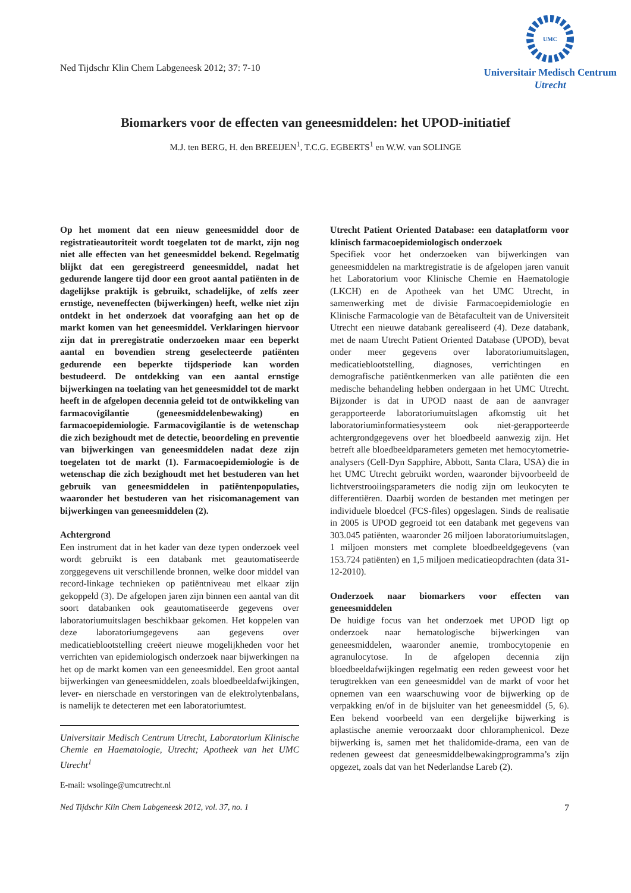Ned Tijdschr Klin Chem Labgeneesk 2012; 37: 7-10
UMC
Universitair Medisch Centrum
Utrecht
Biomarkers voor de effecten van geneesmiddelen: het UPOD-initiatief
M.J. ten BERG, H. den BREEIJEN<sup>1</sup>, T.C.G. EGBERTS<sup>1</sup> en W.W. van SOLINGE
Op het moment dat een nieuw geneesmiddel door de registratieautoriteit wordt toegelaten tot de markt, zijn nog niet alle effecten van het geneesmiddel bekend. Regelmatig blijkt dat een geregistreerd geneesmiddel, nadat het gedurende langere tijd door een groot aantal patiënten in de dagelijkse praktijk is gebruikt, schadelijke, of zelfs zeer ernstige, neveneffecten (bijwerkingen) heeft, welke niet zijn ontdekt in het onderzoek dat voorafging aan het op de markt komen van het geneesmiddel. Verklaringen hiervoor zijn dat in preregistratie onderzoeken maar een beperkt aantal en bovendien streng geselecteerde patiënten gedurende een beperkte tijdsperiode kan worden bestudeerd. De ontdekking van een aantal ernstige bijwerkingen na toelating van het geneesmiddel tot de markt heeft in de afgelopen decennia geleid tot de ontwikkeling van farmacovigilantie (geneesmiddelenbewaking) en farmacoepidemiologie. Farmacovigilantie is de wetenschap die zich bezighoudt met de detectie, beoordeling en preventie van bijwerkingen van geneesmiddelen nadat deze zijn toegelaten tot de markt (1). Farmacoepidemiologie is de wetenschap die zich bezighoudt met het bestuderen van het gebruik van geneesmiddelen in patiëntenpopulaties, waaronder het bestuderen van het risicomanagement van bijwerkingen van geneesmiddelen (2).
Achtergrond
Een instrument dat in het kader van deze typen onderzoek veel wordt gebruikt is een databank met geautomatiseerde zorggegevens uit verschillende bronnen, welke door middel van record-linkage technieken op patiëntniveau met elkaar zijn gekoppeld (3). De afgelopen jaren zijn binnen een aantal van dit soort databanken ook geautomatiseerde gegevens over laboratoriumuitslagen beschikbaar gekomen. Het koppelen van deze laboratoriumgegevens aan gegevens over medicatieblootstelling creëert nieuwe mogelijkheden voor het verrichten van epidemiologisch onderzoek naar bijwerkingen na het op de markt komen van een geneesmiddel. Een groot aantal bijwerkingen van geneesmiddelen, zoals bloedbeeldafwijkingen, lever- en nierschade en verstoringen van de elektrolytenbalans, is namelijk te detecteren met een laboratoriumtest.
Universitair Medisch Centrum Utrecht, Laboratorium Klinische Chemie en Haematologie, Utrecht; Apotheek van het UMC Utrecht<sup>1</sup>
E-mail: wsolinge@umcutrecht.nl
Utrecht Patient Oriented Database: een dataplatform voor klinisch farmacoepidemiologisch onderzoek
Specifiek voor het onderzoeken van bijwerkingen van geneesmiddelen na marktregistratie is de afgelopen jaren vanuit het Laboratorium voor Klinische Chemie en Haematologie (LKCH) en de Apotheek van het UMC Utrecht, in samenwerking met de divisie Farmacoepidemiologie en Klinische Farmacologie van de Bètafaculteit van de Universiteit Utrecht een nieuwe databank gerealiseerd (4). Deze databank, met de naam Utrecht Patient Oriented Database (UPOD), bevat onder meer gegevens over laboratoriumuitslagen, medicatieblootstelling, diagnoses, verrichtingen en demografische patiëntkenmerken van alle patiënten die een medische behandeling hebben ondergaan in het UMC Utrecht. Bijzonder is dat in UPOD naast de aan de aanvrager gerapporteerde laboratoriumuitslagen afkomstig uit het laboratoriuminformatiesysteem ook niet-gerapporteerde achtergrondgegevens over het bloedbeeld aanwezig zijn. Het betreft alle bloedbeeldparameters gemeten met hemocytometrie-analysers (Cell-Dyn Sapphire, Abbott, Santa Clara, USA) die in het UMC Utrecht gebruikt worden, waaronder bijvoorbeeld de lichtverstrooiingsparameters die nodig zijn om leukocyten te differentiëren. Daarbij worden de bestanden met metingen per individuele bloedcel (FCS-files) opgeslagen. Sinds de realisatie in 2005 is UPOD gegroeid tot een databank met gegevens van 303.045 patiënten, waaronder 26 miljoen laboratoriumuitslagen, 1 miljoen monsters met complete bloedbeeldgegevens (van 153.724 patiënten) en 1,5 miljoen medicatieopdrachten (data 31-12-2010).
Onderzoek naar biomarkers voor effecten van geneesmiddelen
De huidige focus van het onderzoek met UPOD ligt op onderzoek naar hematologische bijwerkingen van geneesmiddelen, waaronder anemie, trombocytopenie en agranulocytose. In de afgelopen decennia zijn bloedbeeldafwijkingen regelmatig een reden geweest voor het terugtrekken van een geneesmiddel van de markt of voor het opnemen van een waarschuwing voor de bijwerking op de verpakking en/of in de bijsluiter van het geneesmiddel (5, 6). Een bekend voorbeeld van een dergelijke bijwerking is aplastische anemie veroorzaakt door chloramphenicol. Deze bijwerking is, samen met het thalidomide-drama, een van de redenen geweest dat geneesmiddelbewakingprogramma’s zijn opgezet, zoals dat van het Nederlandse Lareb (2).
Ned Tijdschr Klin Chem Labgeneesk 2012, vol. 37, no. 1 7